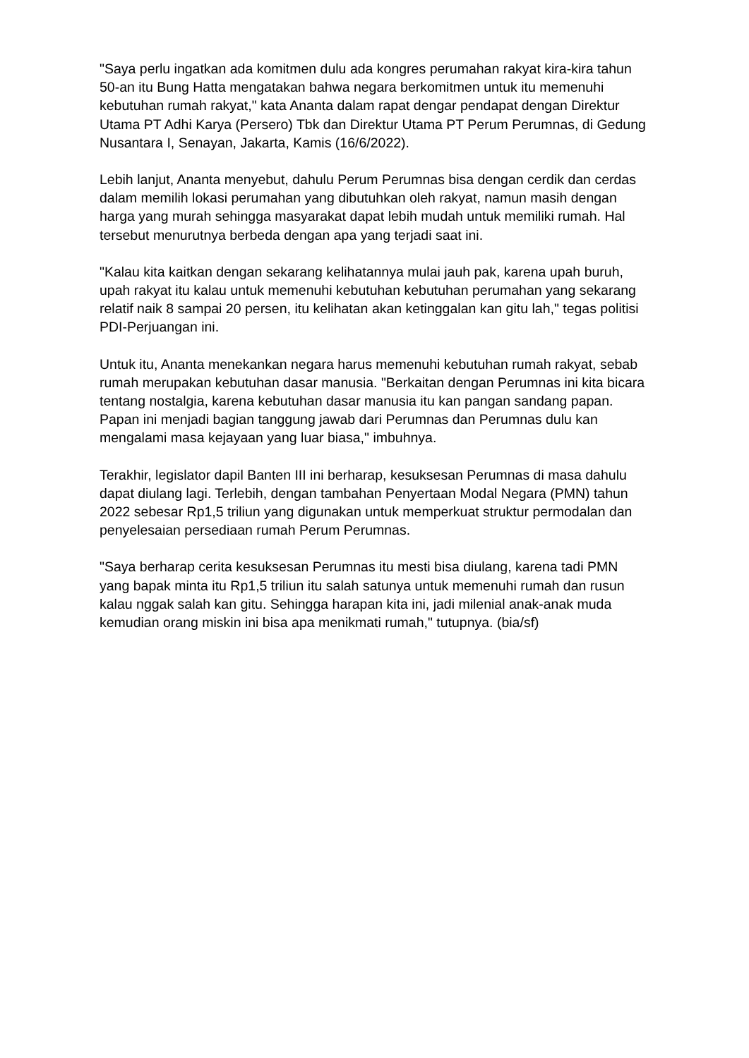"Saya perlu ingatkan ada komitmen dulu ada kongres perumahan rakyat kira-kira tahun 50-an itu Bung Hatta mengatakan bahwa negara berkomitmen untuk itu memenuhi kebutuhan rumah rakyat," kata Ananta dalam rapat dengar pendapat dengan Direktur Utama PT Adhi Karya (Persero) Tbk dan Direktur Utama PT Perum Perumnas, di Gedung Nusantara I, Senayan, Jakarta, Kamis (16/6/2022).
Lebih lanjut, Ananta menyebut, dahulu Perum Perumnas bisa dengan cerdik dan cerdas dalam memilih lokasi perumahan yang dibutuhkan oleh rakyat, namun masih dengan harga yang murah sehingga masyarakat dapat lebih mudah untuk memiliki rumah. Hal tersebut menurutnya berbeda dengan apa yang terjadi saat ini.
"Kalau kita kaitkan dengan sekarang kelihatannya mulai jauh pak, karena upah buruh, upah rakyat itu kalau untuk memenuhi kebutuhan kebutuhan perumahan yang sekarang relatif naik 8 sampai 20 persen, itu kelihatan akan ketinggalan kan gitu lah," tegas politisi PDI-Perjuangan ini.
Untuk itu, Ananta menekankan negara harus memenuhi kebutuhan rumah rakyat, sebab rumah merupakan kebutuhan dasar manusia. "Berkaitan dengan Perumnas ini kita bicara tentang nostalgia, karena kebutuhan dasar manusia itu kan pangan sandang papan. Papan ini menjadi bagian tanggung jawab dari Perumnas dan Perumnas dulu kan mengalami masa kejayaan yang luar biasa," imbuhnya.
Terakhir, legislator dapil Banten III ini berharap, kesuksesan Perumnas di masa dahulu dapat diulang lagi. Terlebih, dengan tambahan Penyertaan Modal Negara (PMN) tahun 2022 sebesar Rp1,5 triliun yang digunakan untuk memperkuat struktur permodalan dan penyelesaian persediaan rumah Perum Perumnas.
"Saya berharap cerita kesuksesan Perumnas itu mesti bisa diulang, karena tadi PMN yang bapak minta itu Rp1,5 triliun itu salah satunya untuk memenuhi rumah dan rusun kalau nggak salah kan gitu. Sehingga harapan kita ini, jadi milenial anak-anak muda kemudian orang miskin ini bisa apa menikmati rumah," tutupnya. (bia/sf)